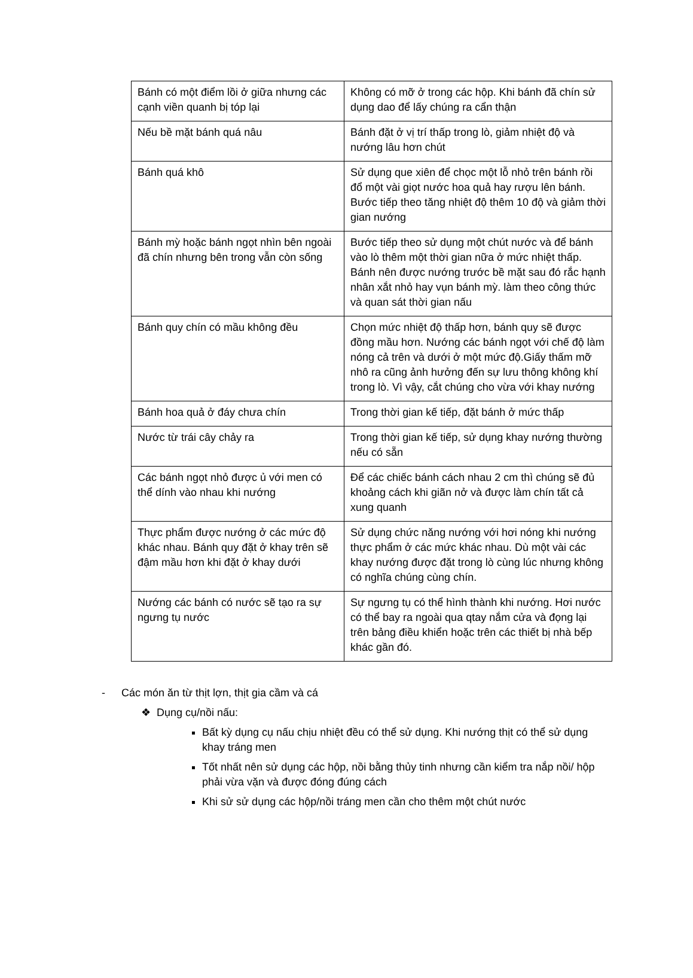| Bánh có một điểm lồi ở giữa nhưng các cạnh viền quanh bị tóp lại | Không có mỡ ở trong các hộp. Khi bánh đã chín sử dụng dao để lấy chúng ra cẩn thận |
| Nếu bề mặt bánh quá nâu | Bánh đặt ở vị trí thấp trong lò, giảm nhiệt độ và nướng lâu hơn chút |
| Bánh quá khô | Sử dụng que xiên để chọc một lỗ nhỏ trên bánh rồi đổ một vài giọt nước hoa quả hay rượu lên bánh. Bước tiếp theo tăng nhiệt độ thêm 10 độ và giảm thời gian nướng |
| Bánh mỳ hoặc bánh ngọt nhìn bên ngoài đã chín nhưng bên trong vẫn còn sống | Bước tiếp theo sử dụng một chút nước và để bánh vào lò thêm một thời gian nữa ở mức nhiệt thấp. Bánh nên được nướng trước bề mặt sau đó rắc hạnh nhân xắt nhỏ hay vụn bánh mỳ. làm theo công thức và quan sát thời gian nấu |
| Bánh quy chín có mầu không đều | Chọn mức nhiệt độ thấp hơn, bánh quy sẽ được đồng mầu hơn. Nướng các bánh ngọt với chế độ làm nóng cả trên và dưới ở một mức độ.Giấy thấm mỡ nhô ra cũng ảnh hưởng đến sự lưu thông không khí trong lò. Vì vậy, cắt chúng cho vừa với khay nướng |
| Bánh hoa quả ở đáy chưa chín | Trong thời gian kế tiếp, đặt bánh ở mức thấp |
| Nước từ trái cây chảy ra | Trong thời gian kế tiếp, sử dụng khay nướng thường nếu có sẵn |
| Các bánh ngọt nhỏ được ủ với men có thể dính vào nhau khi nướng | Để các chiếc bánh cách nhau 2 cm thì chúng sẽ đủ khoảng cách khi giãn nở và được làm chín tất cả xung quanh |
| Thực phẩm được nướng ở các mức độ khác nhau. Bánh quy đặt ở khay trên sẽ đậm mầu hơn khi đặt ở khay dưới | Sử dụng chức năng nướng với hơi nóng khi nướng thực phẩm ở các mức khác nhau. Dù một vài các khay nướng được đặt trong lò cùng lúc nhưng không có nghĩa chúng cùng chín. |
| Nướng các bánh có nước sẽ tạo ra sự ngưng tụ nước | Sự ngưng tụ có thể hình thành khi nướng. Hơi nước có thể bay ra ngoài qua qtay nắm cửa và đọng lại trên bảng điều khiển hoặc trên các thiết bị nhà bếp khác gần đó. |
- Các món ăn từ thịt lợn, thịt gia cầm và cá
❖ Dụng cụ/nồi nấu:
Bất kỳ dụng cụ nấu chịu nhiệt đều có thể sử dụng. Khi nướng thịt có thể sử dụng khay tráng men
Tốt nhất nên sử dụng các hộp, nồi bằng thủy tinh nhưng cần kiểm tra nắp nồi/ hộp phải vừa vặn và được đóng đúng cách
Khi sử sử dụng các hộp/nồi tráng men cần cho thêm một chút nước